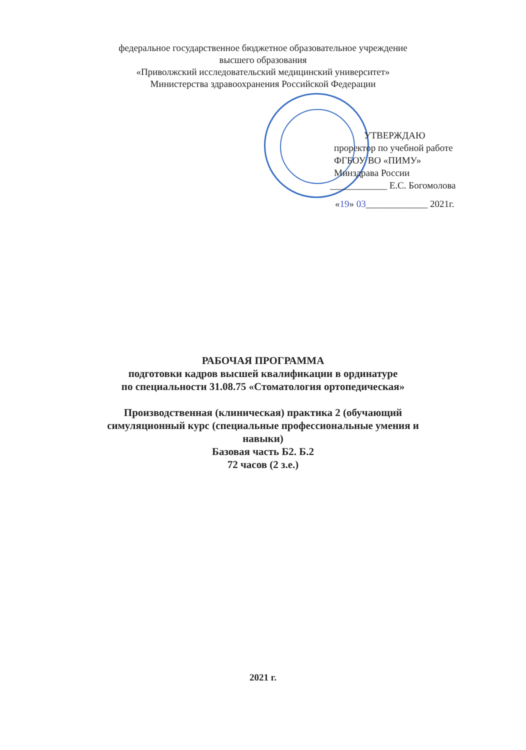федеральное государственное бюджетное образовательное учреждение
высшего образования
«Приволжский исследовательский медицинский университет»
Министерства здравоохранения Российской Федерации
УТВЕРЖДАЮ
проректор по учебной работе
ФГБОУ ВО «ПИМУ»
Минздрава России
____________ Е.С. Богомолова
«19» 03_____________ 2021г.
РАБОЧАЯ ПРОГРАММА
подготовки кадров высшей квалификации в ординатуре
по специальности 31.08.75 «Стоматология ортопедическая»
Производственная (клиническая) практика 2 (обучающий
симуляционный курс (специальные профессиональные умения и
навыки)
Базовая часть Б2. Б.2
72 часов (2 з.е.)
2021 г.